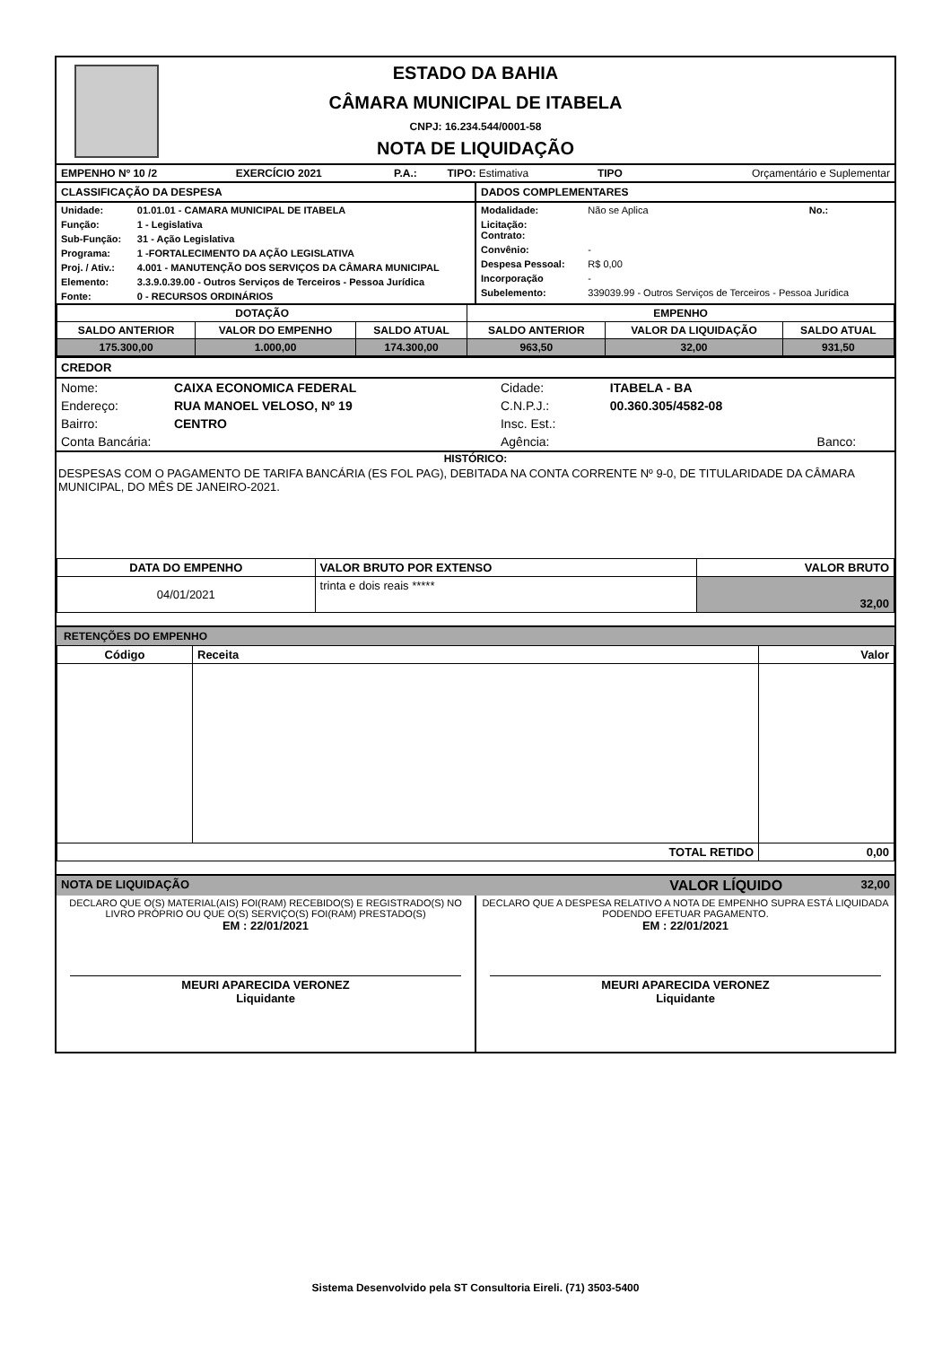ESTADO DA BAHIA
CÂMARA MUNICIPAL DE ITABELA
CNPJ: 16.234.544/0001-58
NOTA DE LIQUIDAÇÃO
| EMPENHO Nº 10 /2 | EXERCÍCIO 2021 | P.A.: | TIPO: Estimativa | TIPO | Orçamentário e Suplementar |
| CLASSIFICAÇÃO DA DESPESA / Unidade: / 01.01.01 - CAMARA MUNICIPAL DE ITABELA / / Função: / 1 - Legislativa / / Sub-Função: / 31 - Ação Legislativa / / Programa: / 1 -FORTALECIMENTO DA AÇÃO LEGISLATIVA / / Proj. / Ativ.: / 4.001 - MANUTENÇÃO DOS SERVIÇOS DA CÂMARA MUNICIPAL / / Elemento: / 3.3.9.0.39.00 - Outros Serviços de Terceiros - Pessoa Jurídica / / Fonte: / 0 - RECURSOS ORDINÁRIOS / | DADOS COMPLEMENTARES / Modalidade: / Não se Aplica / No.: / / Licitação: Contrato: / / / / Convênio: / - / / / Despesa Pessoal: / R$ 0,00 / / / Incorporação / - / / / Subelemento: / 339039.99 - Outros Serviços de Terceiros - Pessoa Jurídica / / |
| DOTAÇÃO | | | EMPENHO | | |
| --- | --- | --- | --- | --- | --- |
| SALDO ANTERIOR | VALOR DO EMPENHO | SALDO ATUAL | SALDO ANTERIOR | VALOR DA LIQUIDAÇÃO | SALDO ATUAL |
| 175.300,00 | 1.000,00 | 174.300,00 | 963,50 | 32,00 | 931,50 |
CREDOR
| Nome: | CAIXA ECONOMICA FEDERAL | Cidade: | ITABELA - BA | |
| Endereço: | RUA MANOEL VELOSO, Nº 19 | C.N.P.J.: | 00.360.305/4582-08 | |
| Bairro: | CENTRO | Insc. Est.: | | |
| Conta Bancária: | | Agência: | | Banco: |
HISTÓRICO:
DESPESAS COM O PAGAMENTO DE TARIFA BANCÁRIA (ES FOL PAG), DEBITADA NA CONTA CORRENTE Nº 9-0, DE TITULARIDADE DA CÂMARA MUNICIPAL, DO MÊS DE JANEIRO-2021.
| DATA DO EMPENHO | VALOR BRUTO POR EXTENSO | VALOR BRUTO |
| --- | --- | --- |
| 04/01/2021 | trinta e dois reais ***** | 32,00 |
RETENÇÕES DO EMPENHO
| Código | Receita | Valor |
| --- | --- | --- |
| TOTAL RETIDO | | 0,00 |
| NOTA DE LIQUIDAÇÃO | VALOR LÍQUIDO | 32,00 |
| DECLARO QUE O(S) MATERIAL(AIS) FOI(RAM) RECEBIDO(S) E REGISTRADO(S) NO LIVRO PRÓPRIO OU QUE O(S) SERVIÇO(S) FOI(RAM) PRESTADO(S) EM : 22/01/2021 MEURI APARECIDA VERONEZ Liquidante | DECLARO QUE A DESPESA RELATIVO A NOTA DE EMPENHO SUPRA ESTÁ LIQUIDADA PODENDO EFETUAR PAGAMENTO. EM : 22/01/2021 MEURI APARECIDA VERONEZ Liquidante |
Sistema Desenvolvido pela ST Consultoria Eireli. (71) 3503-5400